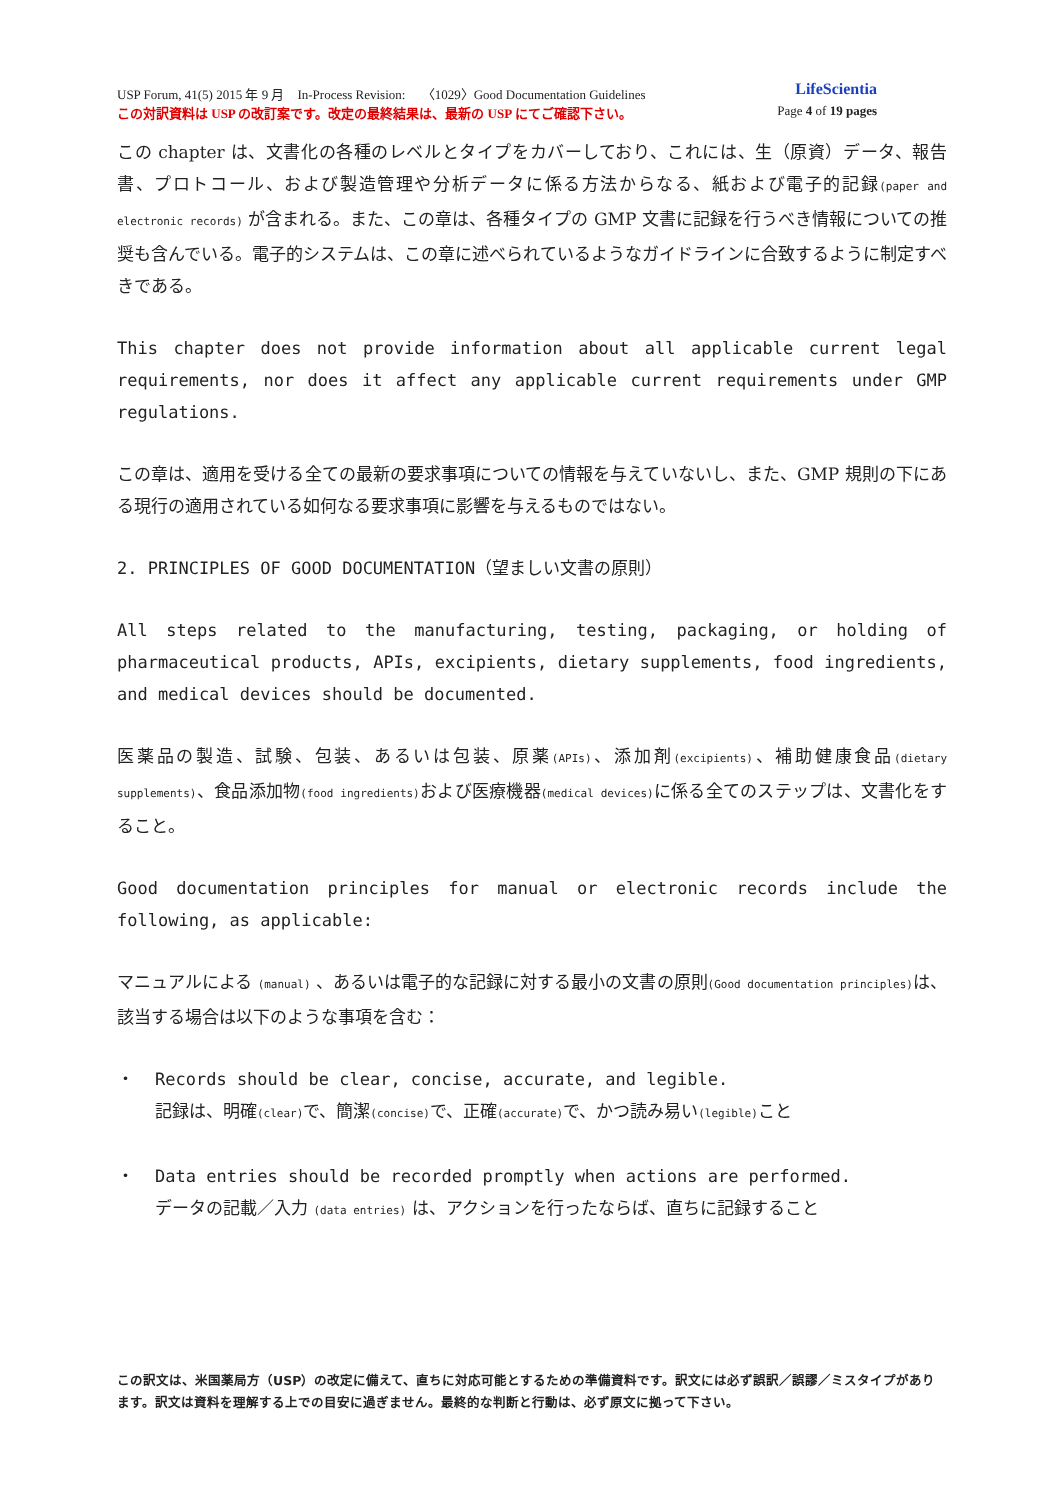USP Forum, 41(5) 2015 年 9 月　In-Process Revision:　 〈1029〉Good Documentation Guidelines LifeScientia
この対訳資料は USP の改訂案です。改定の最終結果は、最新の USP にてご確認下さい。 Page 4 of 19 pages
この chapter は、文書化の各種のレベルとタイプをカバーしており、これには、生（原資）データ、報告書、プロトコール、および製造管理や分析データに係る方法からなる、紙および電子的記録(paper and electronic records) が含まれる。また、この章は、各種タイプの GMP 文書に記録を行うべき情報についての推奨も含んでいる。電子的システムは、この章に述べられているようなガイドラインに合致するように制定すべきである。
This chapter does not provide information about all applicable current legal requirements, nor does it affect any applicable current requirements under GMP regulations.
この章は、適用を受ける全ての最新の要求事項についての情報を与えていないし、また、GMP 規則の下にある現行の適用されている如何なる要求事項に影響を与えるものではない。
2. PRINCIPLES OF GOOD DOCUMENTATION（望ましい文書の原則）
All steps related to the manufacturing, testing, packaging, or holding of pharmaceutical products, APIs, excipients, dietary supplements, food ingredients, and medical devices should be documented.
医薬品の製造、試験、包装、あるいは包装、原薬(APIs)、添加剤(excipients)、補助健康食品(dietary supplements)、食品添加物(food ingredients) および医療機器(medical devices) に係る全てのステップは、文書化をすること。
Good documentation principles for manual or electronic records include the following, as applicable:
マニュアルによる (manual) 、あるいは電子的な記録に対する最小の文書の原則(Good documentation principles) は、該当する場合は以下のような事項を含む：
・ Records should be clear, concise, accurate, and legible.
記録は、明確(clear) で、簡潔(concise) で、正確(accurate) で、かつ読み易い(legible) こと
・ Data entries should be recorded promptly when actions are performed.
データの記載／入力 (data entries) は、アクションを行ったならば、直ちに記録すること
この訳文は、米国薬局方（USP）の改定に備えて、直ちに対応可能とするための準備資料です。訳文には必ず誤訳／誤謬／ミスタイプがあります。訳文は資料を理解する上での目安に過ぎません。最終的な判断と行動は、必ず原文に拠って下さい。